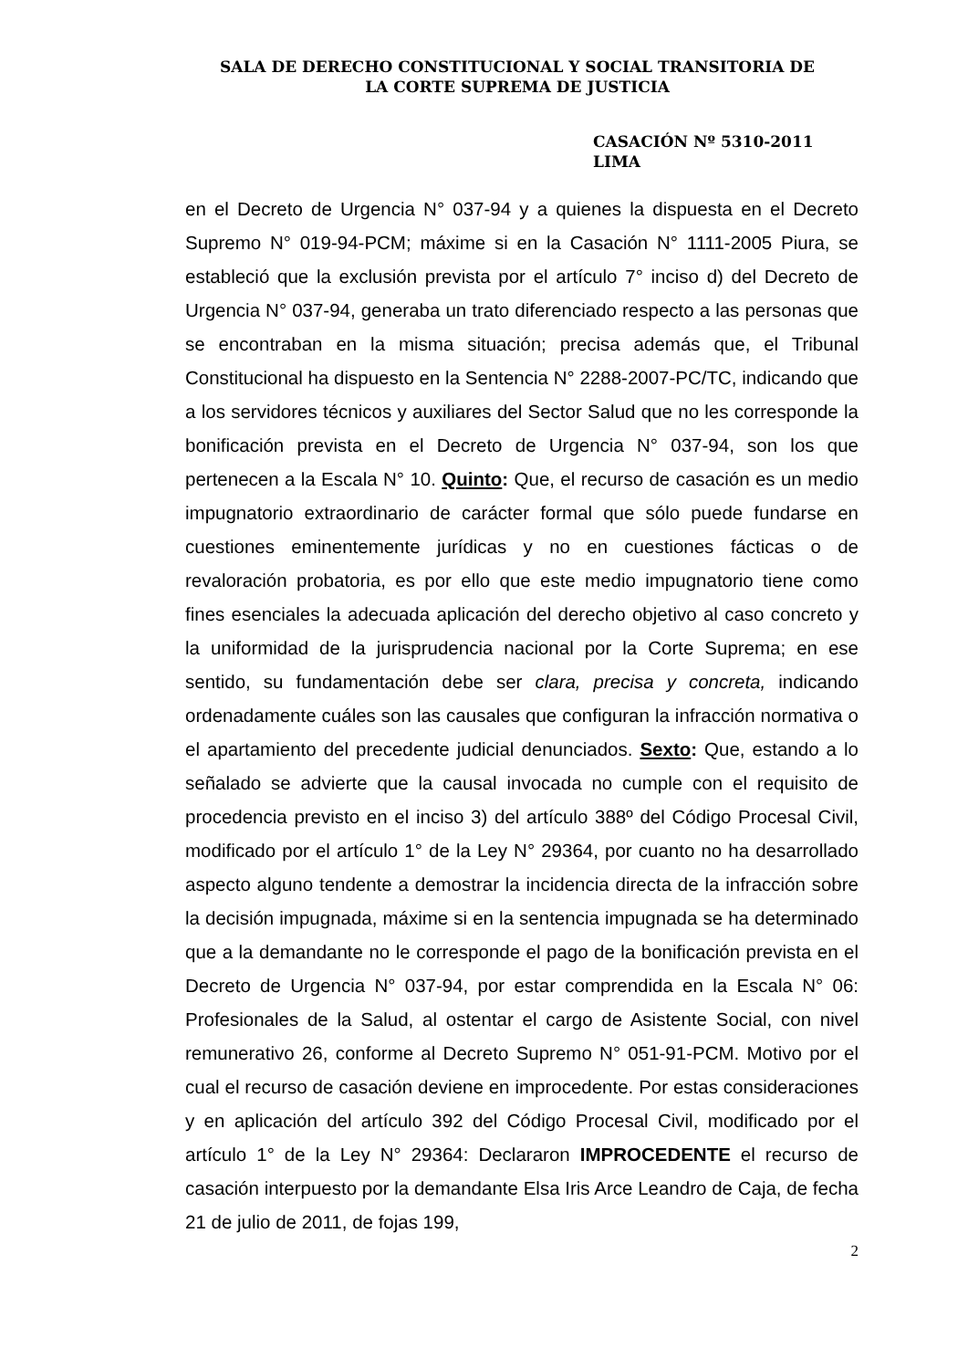SALA DE DERECHO CONSTITUCIONAL Y SOCIAL TRANSITORIA DE
LA CORTE SUPREMA DE JUSTICIA
CASACIÓN Nº 5310-2011
LIMA
en el Decreto de Urgencia N° 037-94 y a quienes la dispuesta en el Decreto Supremo N° 019-94-PCM; máxime si en la Casación N° 1111-2005 Piura, se estableció que la exclusión prevista por el artículo 7° inciso d) del Decreto de Urgencia N° 037-94, generaba un trato diferenciado respecto a las personas que se encontraban en la misma situación; precisa además que, el Tribunal Constitucional ha dispuesto en la Sentencia N° 2288-2007-PC/TC, indicando que a los servidores técnicos y auxiliares del Sector Salud que no les corresponde la bonificación prevista en el Decreto de Urgencia N° 037-94, son los que pertenecen a la Escala N° 10. Quinto: Que, el recurso de casación es un medio impugnatorio extraordinario de carácter formal que sólo puede fundarse en cuestiones eminentemente jurídicas y no en cuestiones fácticas o de revaloración probatoria, es por ello que este medio impugnatorio tiene como fines esenciales la adecuada aplicación del derecho objetivo al caso concreto y la uniformidad de la jurisprudencia nacional por la Corte Suprema; en ese sentido, su fundamentación debe ser clara, precisa y concreta, indicando ordenadamente cuáles son las causales que configuran la infracción normativa o el apartamiento del precedente judicial denunciados. Sexto: Que, estando a lo señalado se advierte que la causal invocada no cumple con el requisito de procedencia previsto en el inciso 3) del artículo 388º del Código Procesal Civil, modificado por el artículo 1° de la Ley N° 29364, por cuanto no ha desarrollado aspecto alguno tendente a demostrar la incidencia directa de la infracción sobre la decisión impugnada, máxime si en la sentencia impugnada se ha determinado que a la demandante no le corresponde el pago de la bonificación prevista en el Decreto de Urgencia N° 037-94, por estar comprendida en la Escala N° 06: Profesionales de la Salud, al ostentar el cargo de Asistente Social, con nivel remunerativo 26, conforme al Decreto Supremo N° 051-91-PCM. Motivo por el cual el recurso de casación deviene en improcedente. Por estas consideraciones y en aplicación del artículo 392 del Código Procesal Civil, modificado por el artículo 1° de la Ley N° 29364: Declararon IMPROCEDENTE el recurso de casación interpuesto por la demandante Elsa Iris Arce Leandro de Caja, de fecha 21 de julio de 2011, de fojas 199,
2